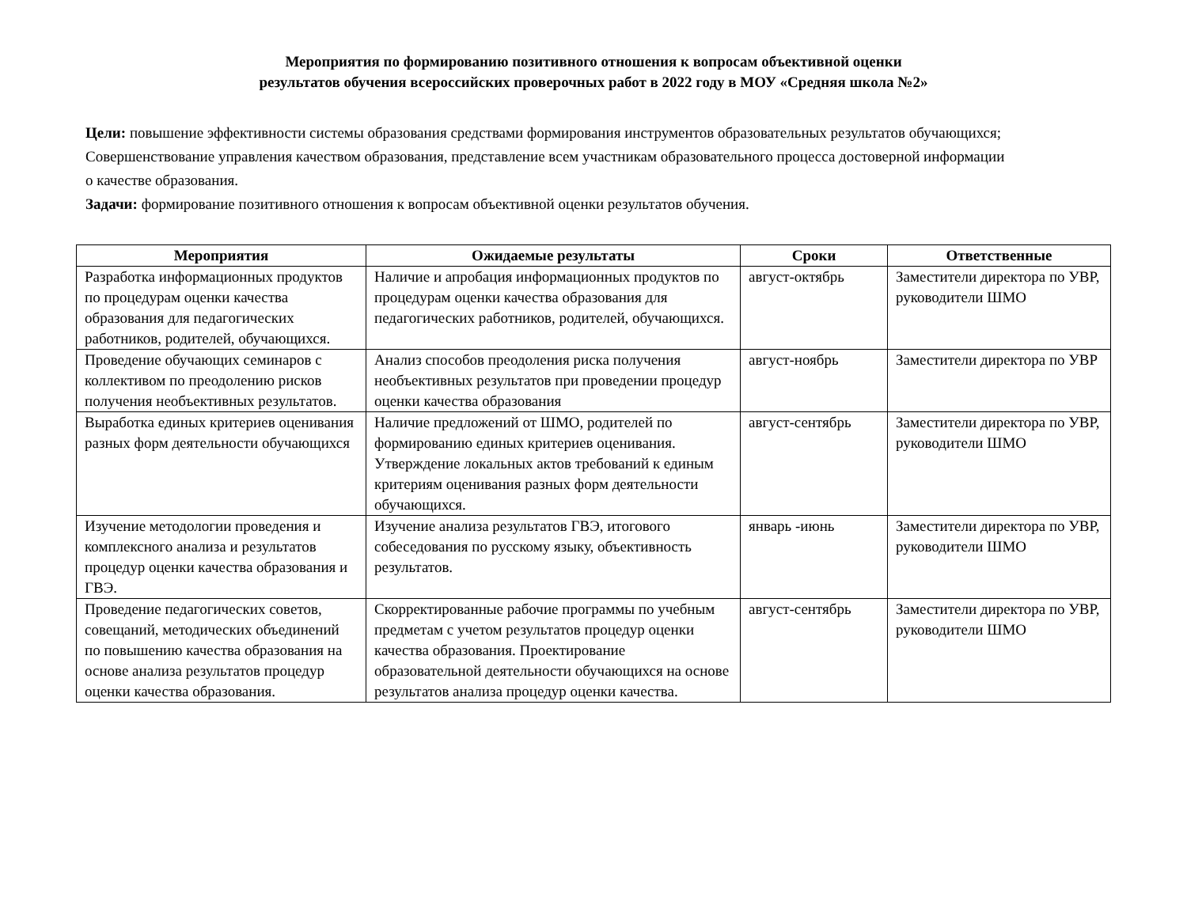Мероприятия по формированию позитивного отношения к вопросам объективной оценки
результатов обучения всероссийских проверочных работ в 2022 году в МОУ «Средняя школа №2»
Цели: повышение эффективности системы образования средствами формирования инструментов образовательных результатов обучающихся;
Совершенствование управления качеством образования, представление всем участникам образовательного процесса достоверной информации
о качестве образования.
Задачи: формирование позитивного отношения к вопросам объективной оценки результатов обучения.
| Мероприятия | Ожидаемые результаты | Сроки | Ответственные |
| --- | --- | --- | --- |
| Разработка информационных продуктов по процедурам оценки качества образования для педагогических работников, родителей, обучающихся. | Наличие и апробация информационных продуктов по процедурам оценки качества образования для педагогических работников, родителей, обучающихся. | август-октябрь | Заместители директора по УВР, руководители ШМО |
| Проведение обучающих семинаров с коллективом по преодолению рисков получения необъективных результатов. | Анализ способов преодоления риска получения необъективных результатов при проведении процедур оценки качества образования | август-ноябрь | Заместители директора по УВР |
| Выработка единых критериев оценивания разных форм деятельности обучающихся | Наличие предложений от ШМО, родителей по формированию единых критериев оценивания. Утверждение локальных актов требований к единым критериям оценивания разных форм деятельности обучающихся. | август-сентябрь | Заместители директора по УВР, руководители ШМО |
| Изучение методологии проведения и комплексного анализа и результатов процедур оценки качества образования и ГВЭ. | Изучение анализа результатов ГВЭ, итогового собеседования по русскому языку, объективность результатов. | январь -июнь | Заместители директора по УВР, руководители ШМО |
| Проведение педагогических советов, совещаний, методических объединений по повышению качества образования на основе анализа результатов процедур оценки качества образования. | Скорректированные рабочие программы по учебным предметам с учетом результатов процедур оценки качества образования. Проектирование образовательной деятельности обучающихся на основе результатов анализа процедур оценки качества. | август-сентябрь | Заместители директора по УВР, руководители ШМО |